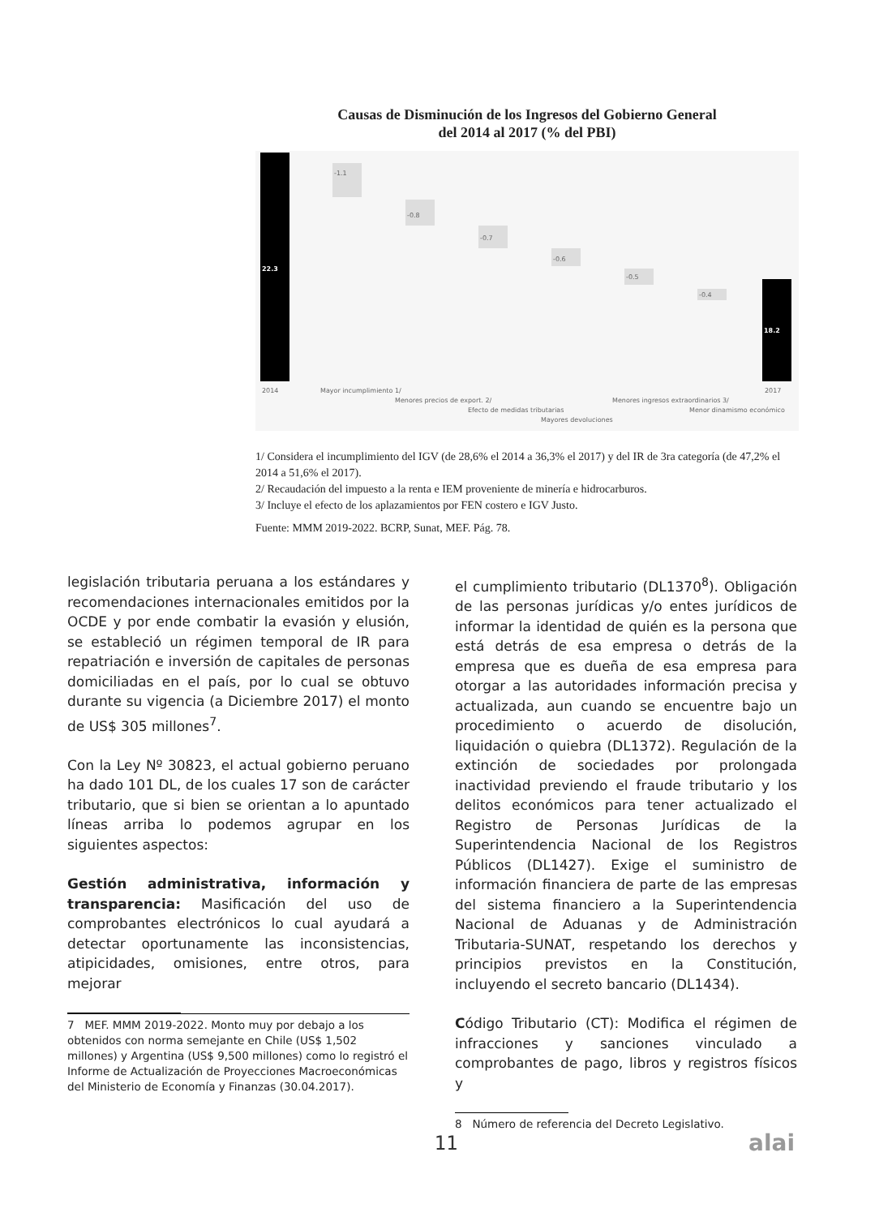Causas de Disminución de los Ingresos del Gobierno General
del 2014 al 2017 (% del PBI)
22.3
-1.1
-0.8
-0.7
-0.6
-0.5
-0.4
18.2
2014
Mayor incumplimiento 1/
Menores precios de export. 2/
Efecto de medidas tributarias
Mayores devoluciones
Menores ingresos extraordinarios 3/
Menor dinamismo económico
2017
1/ Considera el incumplimiento del IGV (de 28,6% el 2014 a 36,3% el 2017) y del IR de 3ra categoría (de 47,2% el 2014 a 51,6% el 2017).
2/ Recaudación del impuesto a la renta e IEM proveniente de minería e hidrocarburos.
3/ Incluye el efecto de los aplazamientos por FEN costero e IGV Justo.
Fuente: MMM 2019-2022. BCRP, Sunat, MEF. Pág. 78.
legislación tributaria peruana a los estándares y recomendaciones internacionales emitidos por la OCDE y por ende combatir la evasión y elusión, se estableció un régimen temporal de IR para repatriación e inversión de capitales de personas domiciliadas en el país, por lo cual se obtuvo durante su vigencia (a Diciembre 2017) el monto de US$ 305 millones<sup>7</sup>.
Con la Ley Nº 30823, el actual gobierno peruano ha dado 101 DL, de los cuales 17 son de carácter tributario, que si bien se orientan a lo apuntado líneas arriba lo podemos agrupar en los siguientes aspectos:
Gestión administrativa, información y transparencia: Masificación del uso de comprobantes electrónicos lo cual ayudará a detectar oportunamente las inconsistencias, atipicidades, omisiones, entre otros, para mejorar
7 MEF. MMM 2019-2022. Monto muy por debajo a los obtenidos con norma semejante en Chile (US$ 1,502 millones) y Argentina (US$ 9,500 millones) como lo registró el Informe de Actualización de Proyecciones Macroeconómicas del Ministerio de Economía y Finanzas (30.04.2017).
el cumplimiento tributario (DL1370<sup>8</sup>). Obligación de las personas jurídicas y/o entes jurídicos de informar la identidad de quién es la persona que está detrás de esa empresa o detrás de la empresa que es dueña de esa empresa para otorgar a las autoridades información precisa y actualizada, aun cuando se encuentre bajo un procedimiento o acuerdo de disolución, liquidación o quiebra (DL1372). Regulación de la extinción de sociedades por prolongada inactividad previendo el fraude tributario y los delitos económicos para tener actualizado el Registro de Personas Jurídicas de la Superintendencia Nacional de los Registros Públicos (DL1427). Exige el suministro de información financiera de parte de las empresas del sistema financiero a la Superintendencia Nacional de Aduanas y de Administración Tributaria-SUNAT, respetando los derechos y principios previstos en la Constitución, incluyendo el secreto bancario (DL1434).
Código Tributario (CT): Modifica el régimen de infracciones y sanciones vinculado a comprobantes de pago, libros y registros físicos y
8 Número de referencia del Decreto Legislativo.
11 alai